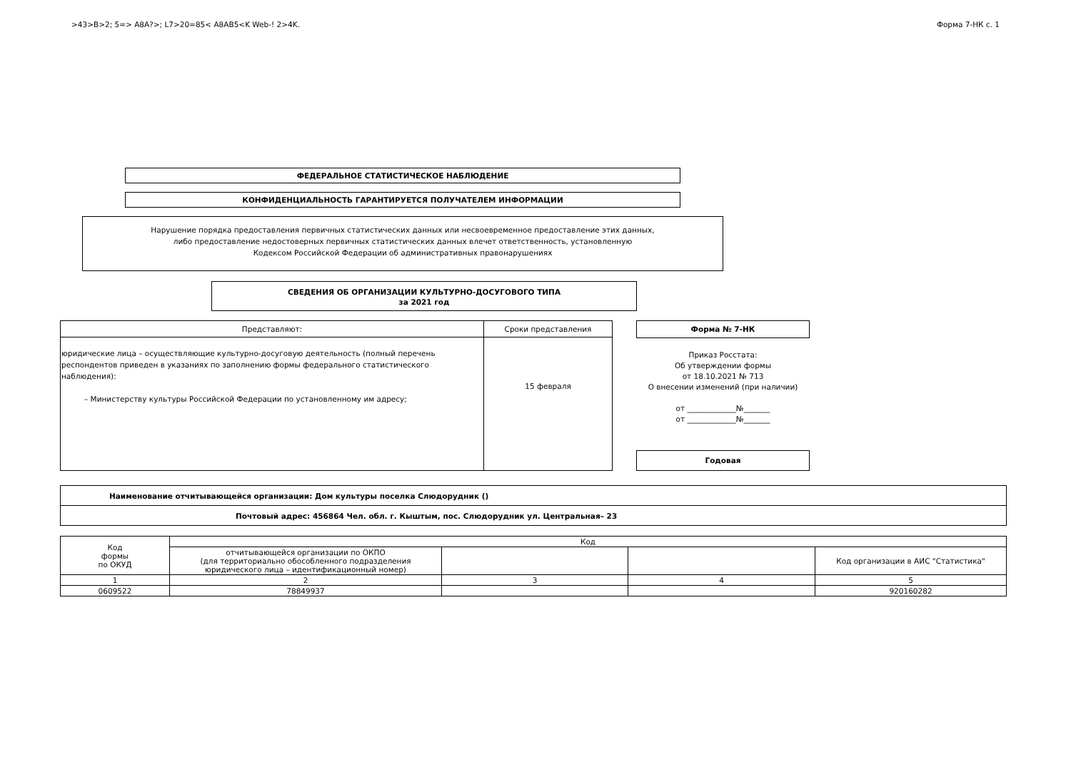>43>B>2; 5=> A8A?>; L7>20=85< A8AB5<K Web-! 2>4K. Форма 7-НК с. 1
ФЕДЕРАЛЬНОЕ СТАТИСТИЧЕСКОЕ НАБЛЮДЕНИЕ
КОНФИДЕНЦИАЛЬНОСТЬ ГАРАНТИРУЕТСЯ ПОЛУЧАТЕЛЕМ ИНФОРМАЦИИ
Нарушение порядка предоставления первичных статистических данных или несвоевременное предоставление этих данных,
либо предоставление недостоверных первичных статистических данных влечет ответственность, установленную
Кодексом Российской Федерации об административных правонарушениях
СВЕДЕНИЯ ОБ ОРГАНИЗАЦИИ КУЛЬТУРНО-ДОСУГОВОГО ТИПА
за 2021 год
| Представляют: | Сроки представления |
| юридические лица – осуществляющие культурно-досуговую деятельность (полный перечень респондентов приведен в указаниях по заполнению формы федерального статистического наблюдения): – Министерству культуры Российской Федерации по установленному им адресу; | 15 февраля |
Форма № 7-НК
Приказ Росстата:
Об утверждении формы
от 18.10.2021 № 713
О внесении изменений (при наличии)
от _____________№_______
от _____________№_______
Годовая
| Наименование отчитывающейся организации: Дом культуры поселка Слюдорудник () |
| Почтовый адрес: 456864 Чел. обл. г. Кыштым, пос. Слюдорудник ул. Центральная– 23 |
| Код формы по ОКУД | Код | | | |
| | отчитывающейся организации по ОКПО (для территориально обособленного подразделения юридического лица – идентификационный номер) | | | Код организации в АИС "Статистика" |
| 1 | 2 | 3 | 4 | 5 |
| 0609522 | 78849937 | | | 920160282 |